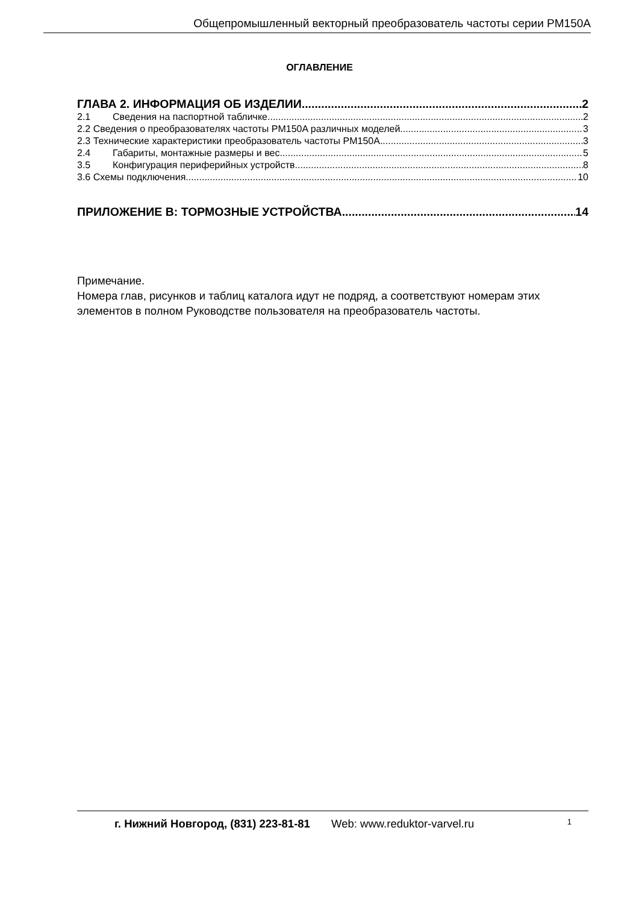Общепромышленный векторный преобразователь частоты серии PM150A
ОГЛАВЛЕНИЕ
ГЛАВА 2. ИНФОРМАЦИЯ ОБ ИЗДЕЛИИ 2
2.1 Сведения на паспортной табличке 2
2.2 Сведения о преобразователях частоты PM150A различных моделей 3
2.3 Технические характеристики преобразователь частоты PM150A 3
2.4 Габариты, монтажные размеры и вес 5
3.5 Конфигурация периферийных устройств 8
3.6 Схемы подключения 10
ПРИЛОЖЕНИЕ B: ТОРМОЗНЫЕ УСТРОЙСТВА 14
Примечание.
Номера глав, рисунков и таблиц каталога идут не подряд, а соответствуют номерам этих элементов в полном Руководстве пользователя на преобразователь частоты.
г. Нижний Новгород, (831) 223-81-81 Web: www.reduktor-varvel.ru 1